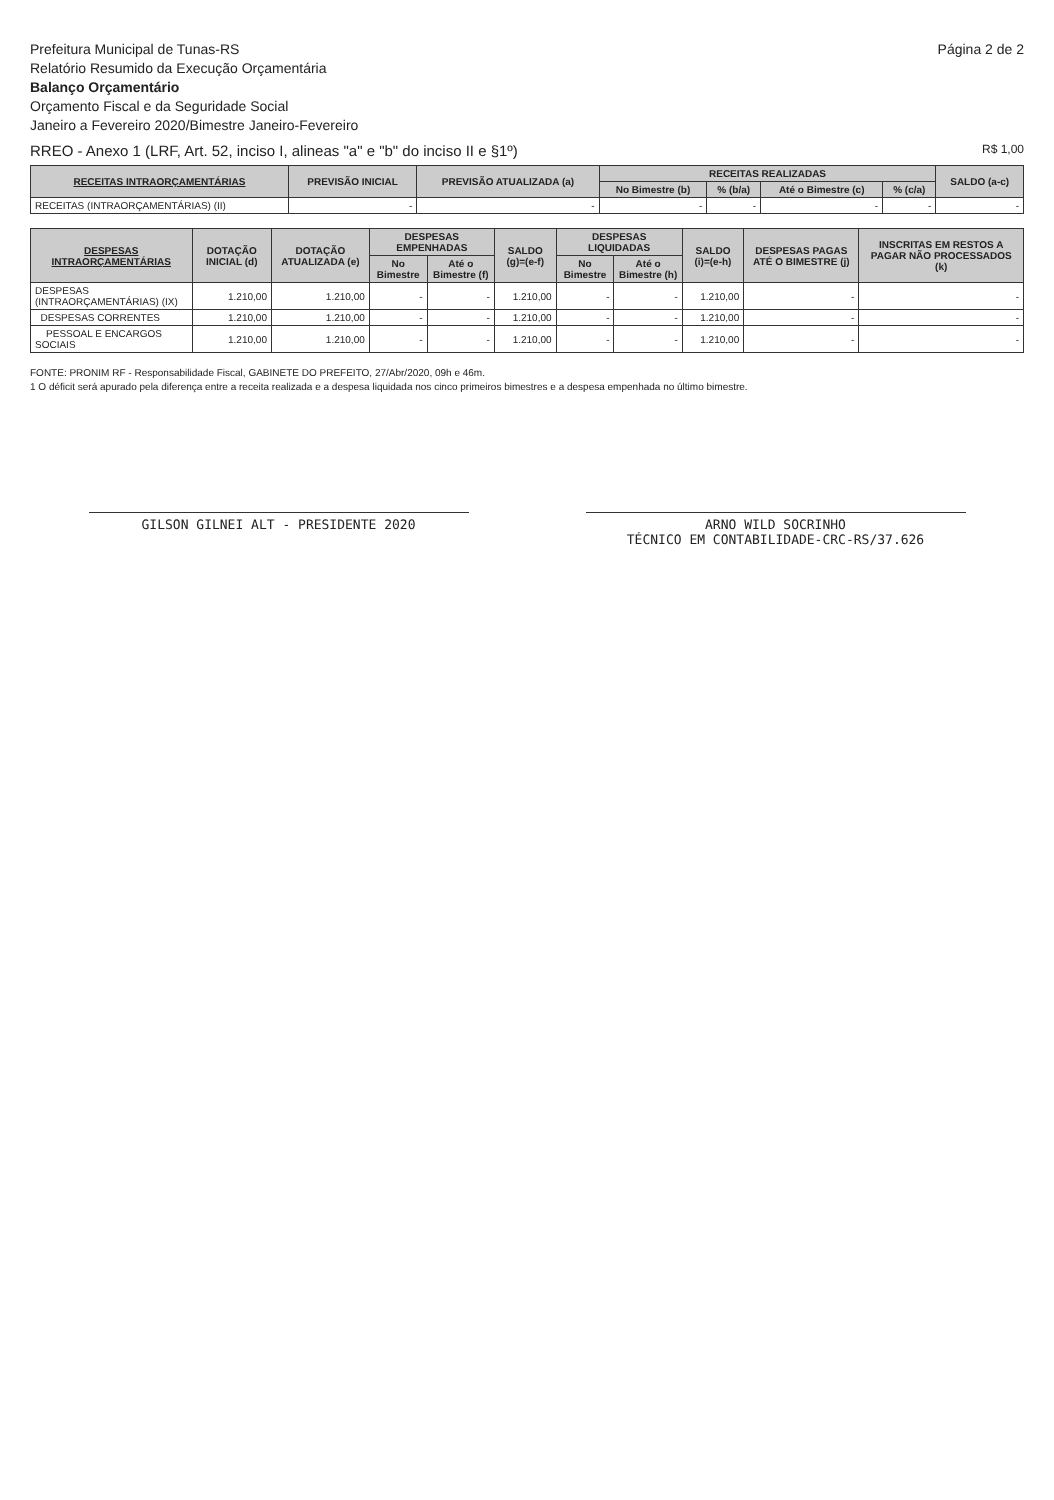Prefeitura Municipal de Tunas-RS
Relatório Resumido da Execução Orçamentária
Balanço Orçamentário
Orçamento Fiscal e da Seguridade Social
Janeiro a Fevereiro 2020/Bimestre Janeiro-Fevereiro
Página 2 de 2
RREO - Anexo 1 (LRF, Art. 52, inciso I, alineas "a" e "b" do inciso II e §1º) R$ 1,00
| RECEITAS INTRAORÇAMENTÁRIAS | PREVISÃO INICIAL | PREVISÃO ATUALIZADA (a) | RECEITAS REALIZADAS | | | | SALDO (a-c) |
| --- | --- | --- | --- | --- | --- | --- | --- |
| | | | No Bimestre (b) | % (b/a) | Até o Bimestre (c) | % (c/a) | |
| RECEITAS (INTRAORÇAMENTÁRIAS) (II) | - | - | - | - | - | - | - |
| DESPESAS INTRAORÇAMENTÁRIAS | DOTAÇÃO INICIAL (d) | DOTAÇÃO ATUALIZADA (e) | DESPESAS EMPENHADAS | | SALDO (g)=(e-f) | DESPESAS LIQUIDADAS | | SALDO (i)=(e-h) | DESPESAS PAGAS ATÉ O BIMESTRE (j) | INSCRITAS EM RESTOS A PAGAR NÃO PROCESSADOS (k) |
| --- | --- | --- | --- | --- | --- | --- | --- | --- | --- | --- |
| | | | No Bimestre | Até o Bimestre (f) | | No Bimestre | Até o Bimestre (h) | | | |
| DESPESAS (INTRAORÇAMENTÁRIAS) (IX) | 1.210,00 | 1.210,00 | - | - | 1.210,00 | - | - | 1.210,00 | - | - |
| DESPESAS CORRENTES | 1.210,00 | 1.210,00 | - | - | 1.210,00 | - | - | 1.210,00 | - | - |
| PESSOAL E ENCARGOS SOCIAIS | 1.210,00 | 1.210,00 | - | - | 1.210,00 | - | - | 1.210,00 | - | - |
FONTE: PRONIM RF - Responsabilidade Fiscal, GABINETE DO PREFEITO, 27/Abr/2020, 09h e 46m.
1 O déficit será apurado pela diferença entre a receita realizada e a despesa liquidada nos cinco primeiros bimestres e a despesa empenhada no último bimestre.
GILSON GILNEI ALT - PRESIDENTE 2020 ARNO WILD SOCRINHO
TÉCNICO EM CONTABILIDADE-CRC-RS/37.626